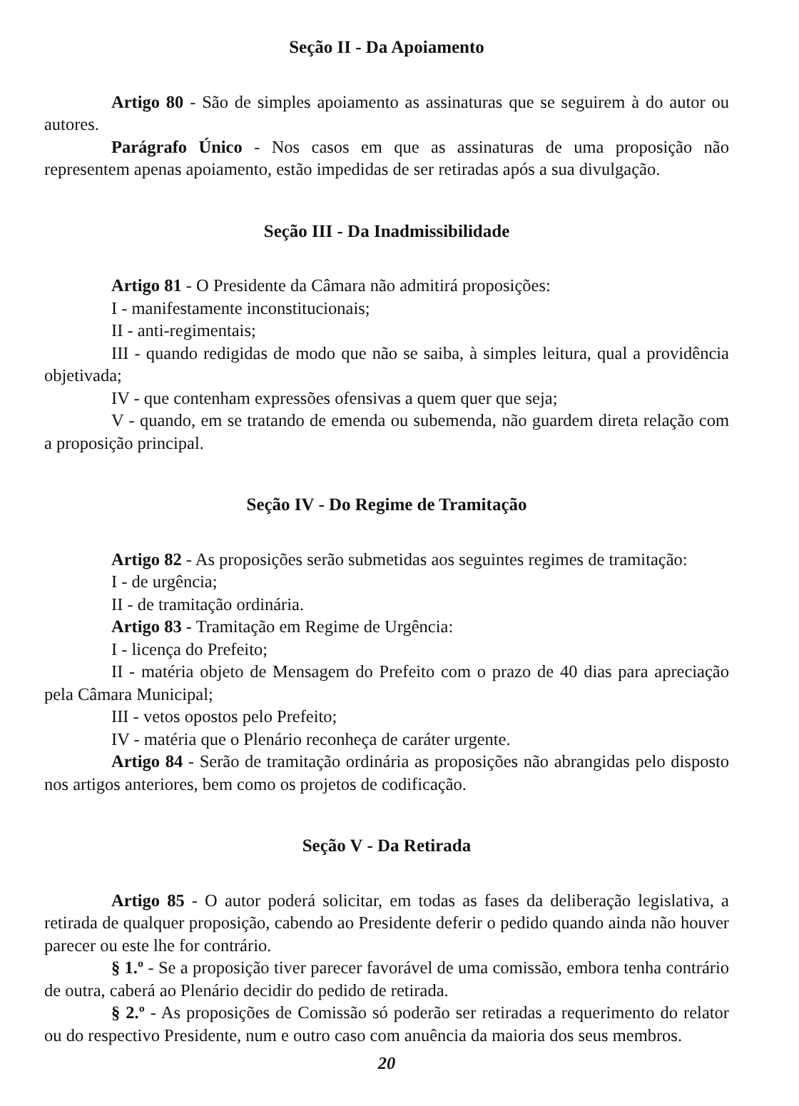Seção II - Da Apoiamento
Artigo 80 - São de simples apoiamento as assinaturas que se seguirem à do autor ou autores.
Parágrafo Único - Nos casos em que as assinaturas de uma proposição não representem apenas apoiamento, estão impedidas de ser retiradas após a sua divulgação.
Seção III - Da Inadmissibilidade
Artigo 81 - O Presidente da Câmara não admitirá proposições:
I - manifestamente inconstitucionais;
II - anti-regimentais;
III - quando redigidas de modo que não se saiba, à simples leitura, qual a providência objetivada;
IV - que contenham expressões ofensivas a quem quer que seja;
V - quando, em se tratando de emenda ou subemenda, não guardem direta relação com a proposição principal.
Seção IV - Do Regime de Tramitação
Artigo 82 - As proposições serão submetidas aos seguintes regimes de tramitação:
I - de urgência;
II - de tramitação ordinária.
Artigo 83 - Tramitação em Regime de Urgência:
I - licença do Prefeito;
II - matéria objeto de Mensagem do Prefeito com o prazo de 40 dias para apreciação pela Câmara Municipal;
III - vetos opostos pelo Prefeito;
IV - matéria que o Plenário reconheça de caráter urgente.
Artigo 84 - Serão de tramitação ordinária as proposições não abrangidas pelo disposto nos artigos anteriores, bem como os projetos de codificação.
Seção V - Da Retirada
Artigo 85 - O autor poderá solicitar, em todas as fases da deliberação legislativa, a retirada de qualquer proposição, cabendo ao Presidente deferir o pedido quando ainda não houver parecer ou este lhe for contrário.
§ 1.º - Se a proposição tiver parecer favorável de uma comissão, embora tenha contrário de outra, caberá ao Plenário decidir do pedido de retirada.
§ 2.º - As proposições de Comissão só poderão ser retiradas a requerimento do relator ou do respectivo Presidente, num e outro caso com anuência da maioria dos seus membros.
20